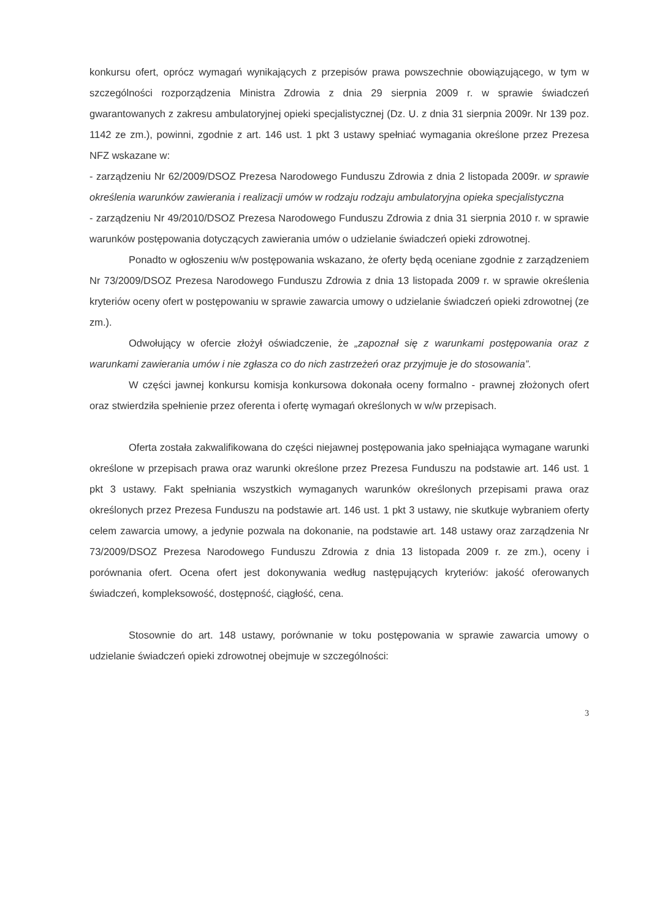konkursu ofert, oprócz wymagań wynikających z przepisów prawa powszechnie obowiązującego, w tym w szczególności rozporządzenia Ministra Zdrowia z dnia 29 sierpnia 2009 r. w sprawie świadczeń gwarantowanych z zakresu ambulatoryjnej opieki specjalistycznej (Dz. U. z dnia 31 sierpnia 2009r. Nr 139 poz. 1142 ze zm.), powinni, zgodnie z art. 146 ust. 1 pkt 3 ustawy spełniać wymagania określone przez Prezesa NFZ wskazane w:
- zarządzeniu Nr 62/2009/DSOZ Prezesa Narodowego Funduszu Zdrowia z dnia 2 listopada 2009r. w sprawie określenia warunków zawierania i realizacji umów w rodzaju rodzaju ambulatoryjna opieka specjalistyczna
- zarządzeniu Nr 49/2010/DSOZ Prezesa Narodowego Funduszu Zdrowia z dnia 31 sierpnia 2010 r. w sprawie warunków postępowania dotyczących zawierania umów o udzielanie świadczeń opieki zdrowotnej.
Ponadto w ogłoszeniu w/w postępowania wskazano, że oferty będą oceniane zgodnie z zarządzeniem Nr 73/2009/DSOZ Prezesa Narodowego Funduszu Zdrowia z dnia 13 listopada 2009 r. w sprawie określenia kryteriów oceny ofert w postępowaniu w sprawie zawarcia umowy o udzielanie świadczeń opieki zdrowotnej (ze zm.).
Odwołujący w ofercie złożył oświadczenie, że „zapoznał się z warunkami postępowania oraz z warunkami zawierania umów i nie zgłasza co do nich zastrzeżeń oraz przyjmuje je do stosowania”.
W części jawnej konkursu komisja konkursowa dokonała oceny formalno - prawnej złożonych ofert oraz stwierdziła spełnienie przez oferenta i ofertę wymagań określonych w w/w przepisach.
Oferta została zakwalifikowana do części niejawnej postępowania jako spełniająca wymagane warunki określone w przepisach prawa oraz warunki określone przez Prezesa Funduszu na podstawie art. 146 ust. 1 pkt 3 ustawy. Fakt spełniania wszystkich wymaganych warunków określonych przepisami prawa oraz określonych przez Prezesa Funduszu na podstawie art. 146 ust. 1 pkt 3 ustawy, nie skutkuje wybraniem oferty celem zawarcia umowy, a jedynie pozwala na dokonanie, na podstawie art. 148 ustawy oraz zarządzenia Nr 73/2009/DSOZ Prezesa Narodowego Funduszu Zdrowia z dnia 13 listopada 2009 r. ze zm.), oceny i porównania ofert. Ocena ofert jest dokonywania według następujących kryteriów: jakość oferowanych świadczeń, kompleksowość, dostępność, ciągłość, cena.
Stosownie do art. 148 ustawy, porównanie w toku postępowania w sprawie zawarcia umowy o udzielanie świadczeń opieki zdrowotnej obejmuje w szczególności:
3